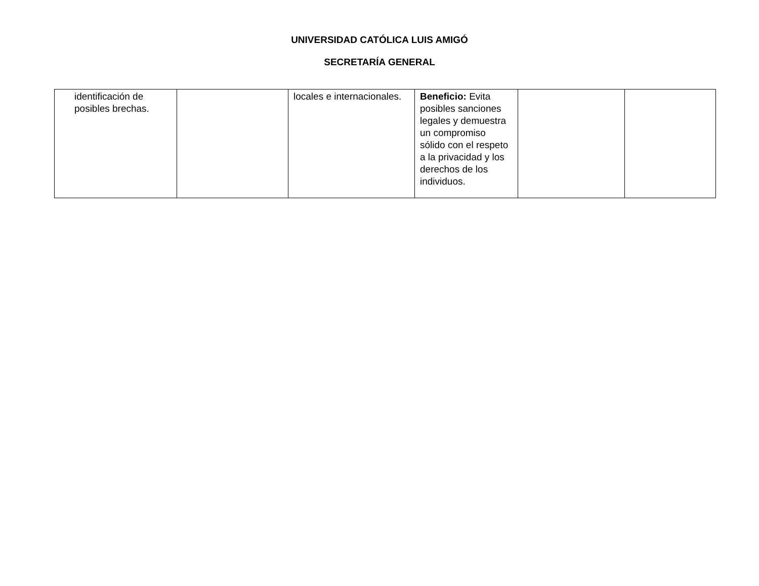UNIVERSIDAD CATÓLICA LUIS AMIGÓ
SECRETARÍA GENERAL
| identificación de posibles brechas. | | locales e internacionales. | Beneficio: Evita posibles sanciones legales y demuestra un compromiso sólido con el respeto a la privacidad y los derechos de los individuos. | | |